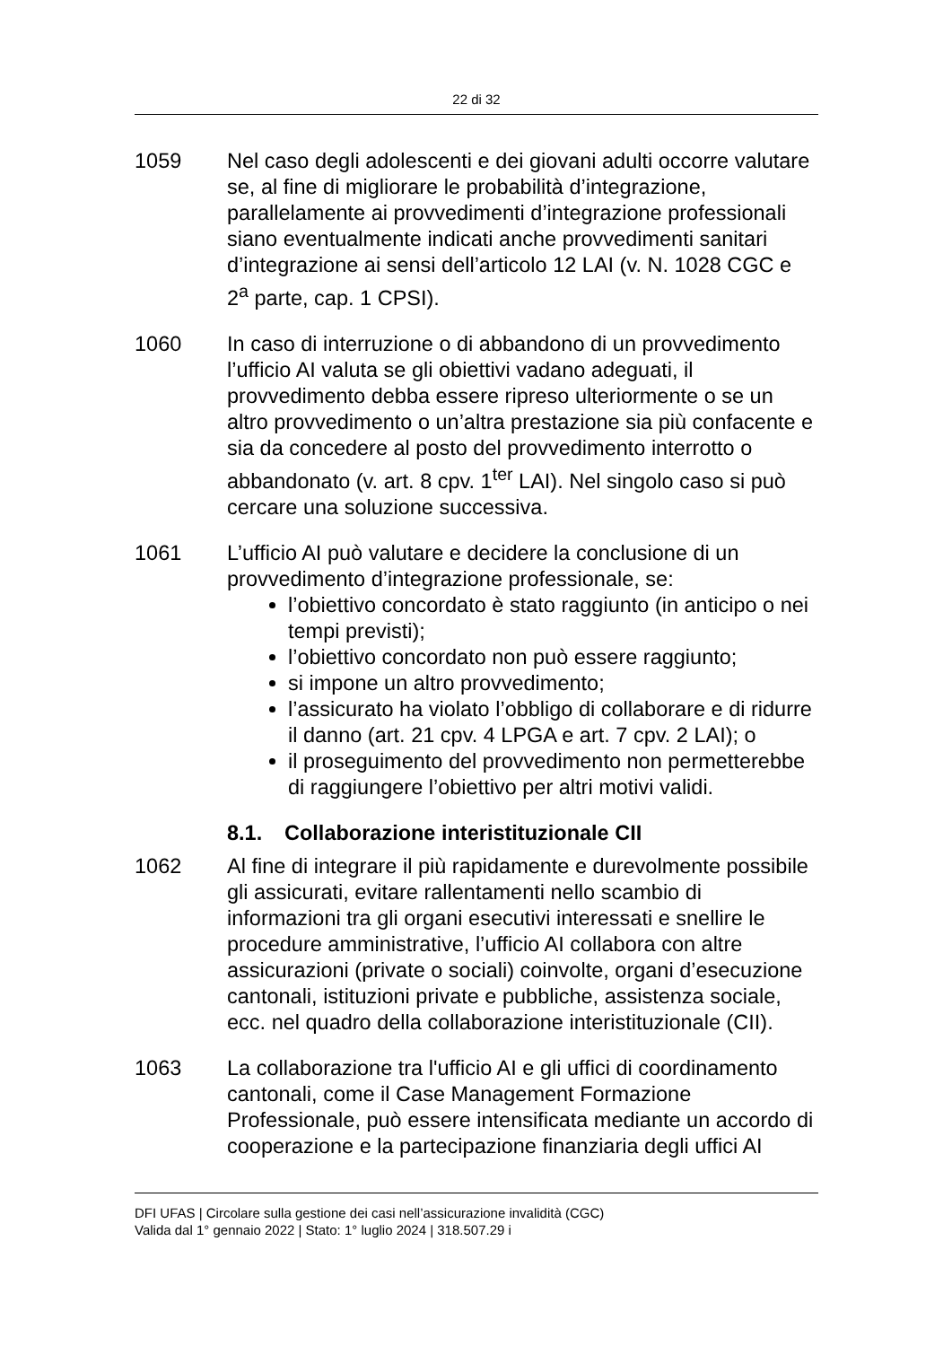22 di 32
1059 Nel caso degli adolescenti e dei giovani adulti occorre valutare se, al fine di migliorare le probabilità d’integrazione, parallelamente ai provvedimenti d’integrazione professionali siano eventualmente indicati anche provvedimenti sanitari d’integrazione ai sensi dell’articolo 12 LAI (v. N. 1028 CGC e 2<sup>a</sup> parte, cap. 1 CPSI).
1060 In caso di interruzione o di abbandono di un provvedimento l’ufficio AI valuta se gli obiettivi vadano adeguati, il provvedimento debba essere ripreso ulteriormente o se un altro provvedimento o un’altra prestazione sia più confacente e sia da concedere al posto del provvedimento interrotto o abbandonato (v. art. 8 cpv. 1<sup>ter</sup> LAI). Nel singolo caso si può cercare una soluzione successiva.
1061 L’ufficio AI può valutare e decidere la conclusione di un provvedimento d’integrazione professionale, se:
l’obiettivo concordato è stato raggiunto (in anticipo o nei tempi previsti);
l’obiettivo concordato non può essere raggiunto;
si impone un altro provvedimento;
l’assicurato ha violato l’obbligo di collaborare e di ridurre il danno (art. 21 cpv. 4 LPGA e art. 7 cpv. 2 LAI); o
il proseguimento del provvedimento non permetterebbe di raggiungere l’obiettivo per altri motivi validi.
8.1. Collaborazione interistituzionale CII
1062 Al fine di integrare il più rapidamente e durevolmente possibile gli assicurati, evitare rallentamenti nello scambio di informazioni tra gli organi esecutivi interessati e snellire le procedure amministrative, l’ufficio AI collabora con altre assicurazioni (private o sociali) coinvolte, organi d’esecuzione cantonali, istituzioni private e pubbliche, assistenza sociale, ecc. nel quadro della collaborazione interistituzionale (CII).
1063 La collaborazione tra l'ufficio AI e gli uffici di coordinamento cantonali, come il Case Management Formazione Professionale, può essere intensificata mediante un accordo di cooperazione e la partecipazione finanziaria degli uffici AI
DFI UFAS | Circolare sulla gestione dei casi nell’assicurazione invalidità (CGC)
Valida dal 1° gennaio 2022 | Stato: 1° luglio 2024 | 318.507.29 i